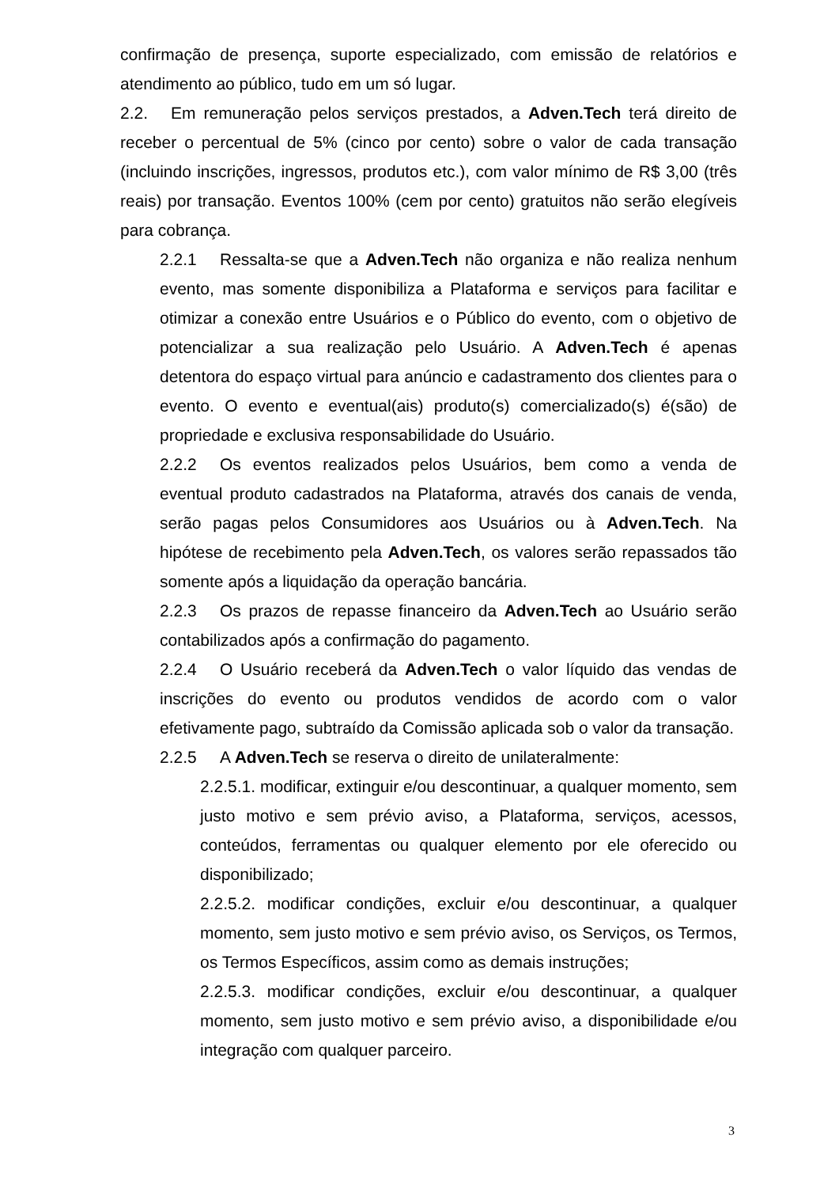confirmação de presença, suporte especializado, com emissão de relatórios e atendimento ao público, tudo em um só lugar.
2.2. Em remuneração pelos serviços prestados, a Adven.Tech terá direito de receber o percentual de 5% (cinco por cento) sobre o valor de cada transação (incluindo inscrições, ingressos, produtos etc.), com valor mínimo de R$ 3,00 (três reais) por transação. Eventos 100% (cem por cento) gratuitos não serão elegíveis para cobrança.
2.2.1 Ressalta-se que a Adven.Tech não organiza e não realiza nenhum evento, mas somente disponibiliza a Plataforma e serviços para facilitar e otimizar a conexão entre Usuários e o Público do evento, com o objetivo de potencializar a sua realização pelo Usuário. A Adven.Tech é apenas detentora do espaço virtual para anúncio e cadastramento dos clientes para o evento. O evento e eventual(ais) produto(s) comercializado(s) é(são) de propriedade e exclusiva responsabilidade do Usuário.
2.2.2 Os eventos realizados pelos Usuários, bem como a venda de eventual produto cadastrados na Plataforma, através dos canais de venda, serão pagas pelos Consumidores aos Usuários ou à Adven.Tech. Na hipótese de recebimento pela Adven.Tech, os valores serão repassados tão somente após a liquidação da operação bancária.
2.2.3 Os prazos de repasse financeiro da Adven.Tech ao Usuário serão contabilizados após a confirmação do pagamento.
2.2.4 O Usuário receberá da Adven.Tech o valor líquido das vendas de inscrições do evento ou produtos vendidos de acordo com o valor efetivamente pago, subtraído da Comissão aplicada sob o valor da transação.
2.2.5 A Adven.Tech se reserva o direito de unilateralmente:
2.2.5.1. modificar, extinguir e/ou descontinuar, a qualquer momento, sem justo motivo e sem prévio aviso, a Plataforma, serviços, acessos, conteúdos, ferramentas ou qualquer elemento por ele oferecido ou disponibilizado;
2.2.5.2. modificar condições, excluir e/ou descontinuar, a qualquer momento, sem justo motivo e sem prévio aviso, os Serviços, os Termos, os Termos Específicos, assim como as demais instruções;
2.2.5.3. modificar condições, excluir e/ou descontinuar, a qualquer momento, sem justo motivo e sem prévio aviso, a disponibilidade e/ou integração com qualquer parceiro.
3